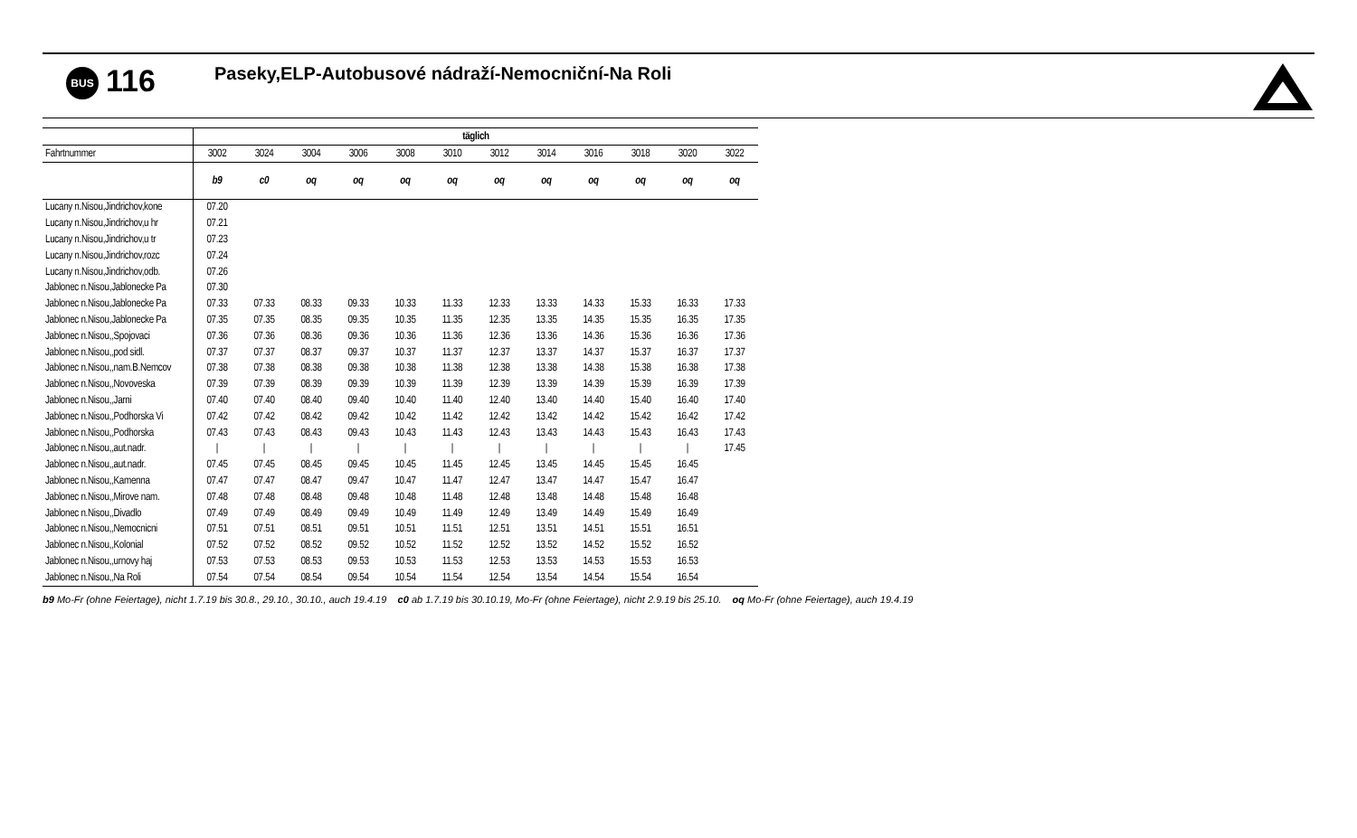BUS 116 Paseky,ELP-Autobusové nádraží-Nemocniční-Na Roli
| | täglich | | | | | | | | | | | |
| Fahrtnummer | 3002 | 3024 | 3004 | 3006 | 3008 | 3010 | 3012 | 3014 | 3016 | 3018 | 3020 | 3022 |
| | b9 | c0 | oq | oq | oq | oq | oq | oq | oq | oq | oq | oq |
| Lucany n.Nisou,Jindrichov,kone | 07.20 | | | | | | | | | | | |
| Lucany n.Nisou,Jindrichov,u hr | 07.21 | | | | | | | | | | | |
| Lucany n.Nisou,Jindrichov,u tr | 07.23 | | | | | | | | | | | |
| Lucany n.Nisou,Jindrichov,rozc | 07.24 | | | | | | | | | | | |
| Lucany n.Nisou,Jindrichov,odb. | 07.26 | | | | | | | | | | | |
| Jablonec n.Nisou,Jablonecke Pa | 07.30 | | | | | | | | | | | |
| Jablonec n.Nisou,Jablonecke Pa | 07.33 | 07.33 | 08.33 | 09.33 | 10.33 | 11.33 | 12.33 | 13.33 | 14.33 | 15.33 | 16.33 | 17.33 |
| Jablonec n.Nisou,Jablonecke Pa | 07.35 | 07.35 | 08.35 | 09.35 | 10.35 | 11.35 | 12.35 | 13.35 | 14.35 | 15.35 | 16.35 | 17.35 |
| Jablonec n.Nisou,,Spojovaci | 07.36 | 07.36 | 08.36 | 09.36 | 10.36 | 11.36 | 12.36 | 13.36 | 14.36 | 15.36 | 16.36 | 17.36 |
| Jablonec n.Nisou,,pod sidl. | 07.37 | 07.37 | 08.37 | 09.37 | 10.37 | 11.37 | 12.37 | 13.37 | 14.37 | 15.37 | 16.37 | 17.37 |
| Jablonec n.Nisou,,nam.B.Nemcov | 07.38 | 07.38 | 08.38 | 09.38 | 10.38 | 11.38 | 12.38 | 13.38 | 14.38 | 15.38 | 16.38 | 17.38 |
| Jablonec n.Nisou,,Novoveska | 07.39 | 07.39 | 08.39 | 09.39 | 10.39 | 11.39 | 12.39 | 13.39 | 14.39 | 15.39 | 16.39 | 17.39 |
| Jablonec n.Nisou,,Jarni | 07.40 | 07.40 | 08.40 | 09.40 | 10.40 | 11.40 | 12.40 | 13.40 | 14.40 | 15.40 | 16.40 | 17.40 |
| Jablonec n.Nisou,,Podhorska Vi | 07.42 | 07.42 | 08.42 | 09.42 | 10.42 | 11.42 | 12.42 | 13.42 | 14.42 | 15.42 | 16.42 | 17.42 |
| Jablonec n.Nisou,,Podhorska | 07.43 | 07.43 | 08.43 | 09.43 | 10.43 | 11.43 | 12.43 | 13.43 | 14.43 | 15.43 | 16.43 | 17.43 |
| Jablonec n.Nisou,,aut.nadr. | / | / | / | / | / | / | / | / | / | / | / | 17.45 |
| Jablonec n.Nisou,,aut.nadr. | 07.45 | 07.45 | 08.45 | 09.45 | 10.45 | 11.45 | 12.45 | 13.45 | 14.45 | 15.45 | 16.45 | |
| Jablonec n.Nisou,,Kamenna | 07.47 | 07.47 | 08.47 | 09.47 | 10.47 | 11.47 | 12.47 | 13.47 | 14.47 | 15.47 | 16.47 | |
| Jablonec n.Nisou,,Mirove nam. | 07.48 | 07.48 | 08.48 | 09.48 | 10.48 | 11.48 | 12.48 | 13.48 | 14.48 | 15.48 | 16.48 | |
| Jablonec n.Nisou,,Divadlo | 07.49 | 07.49 | 08.49 | 09.49 | 10.49 | 11.49 | 12.49 | 13.49 | 14.49 | 15.49 | 16.49 | |
| Jablonec n.Nisou,,Nemocnicni | 07.51 | 07.51 | 08.51 | 09.51 | 10.51 | 11.51 | 12.51 | 13.51 | 14.51 | 15.51 | 16.51 | |
| Jablonec n.Nisou,,Kolonial | 07.52 | 07.52 | 08.52 | 09.52 | 10.52 | 11.52 | 12.52 | 13.52 | 14.52 | 15.52 | 16.52 | |
| Jablonec n.Nisou,,urnovy haj | 07.53 | 07.53 | 08.53 | 09.53 | 10.53 | 11.53 | 12.53 | 13.53 | 14.53 | 15.53 | 16.53 | |
| Jablonec n.Nisou,,Na Roli | 07.54 | 07.54 | 08.54 | 09.54 | 10.54 | 11.54 | 12.54 | 13.54 | 14.54 | 15.54 | 16.54 | |
b9 Mo-Fr (ohne Feiertage), nicht 1.7.19 bis 30.8., 29.10., 30.10., auch 19.4.19 c0 ab 1.7.19 bis 30.10.19, Mo-Fr (ohne Feiertage), nicht 2.9.19 bis 25.10. oq Mo-Fr (ohne Feiertage), auch 19.4.19